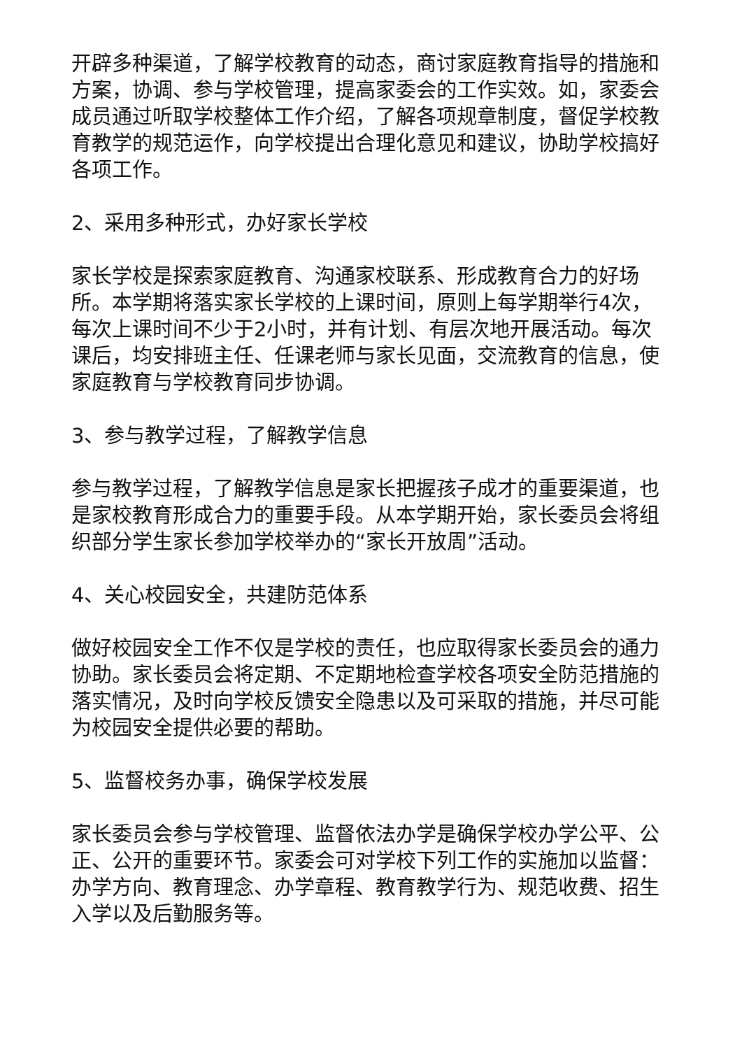开辟多种渠道，了解学校教育的动态，商讨家庭教育指导的措施和方案，协调、参与学校管理，提高家委会的工作实效。如，家委会成员通过听取学校整体工作介绍，了解各项规章制度，督促学校教育教学的规范运作，向学校提出合理化意见和建议，协助学校搞好各项工作。
2、采用多种形式，办好家长学校
家长学校是探索家庭教育、沟通家校联系、形成教育合力的好场所。本学期将落实家长学校的上课时间，原则上每学期举行4次，每次上课时间不少于2小时，并有计划、有层次地开展活动。每次课后，均安排班主任、任课老师与家长见面，交流教育的信息，使家庭教育与学校教育同步协调。
3、参与教学过程，了解教学信息
参与教学过程，了解教学信息是家长把握孩子成才的重要渠道，也是家校教育形成合力的重要手段。从本学期开始，家长委员会将组织部分学生家长参加学校举办的“家长开放周”活动。
4、关心校园安全，共建防范体系
做好校园安全工作不仅是学校的责任，也应取得家长委员会的通力协助。家长委员会将定期、不定期地检查学校各项安全防范措施的落实情况，及时向学校反馈安全隐患以及可采取的措施，并尽可能为校园安全提供必要的帮助。
5、监督校务办事，确保学校发展
家长委员会参与学校管理、监督依法办学是确保学校办学公平、公正、公开的重要环节。家委会可对学校下列工作的实施加以监督：办学方向、教育理念、办学章程、教育教学行为、规范收费、招生入学以及后勤服务等。